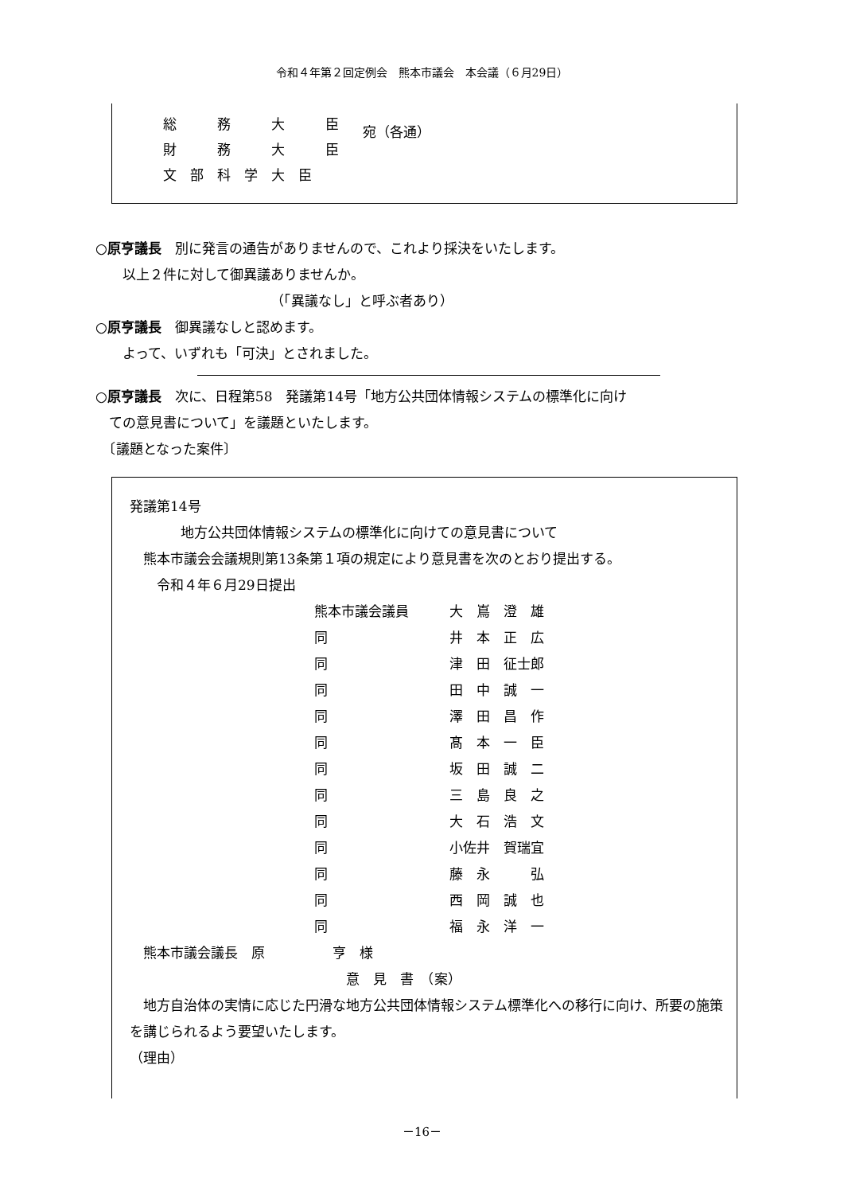令和４年第２回定例会　熊本市議会　本会議（６月29日）
総　　　務　　　大　　　臣
財　　　務　　　大　　　臣
文　部　科　学　大　臣
宛（各通）
○原亨議長　別に発言の通告がありませんので、これより採決をいたします。
　　以上２件に対して御異議ありませんか。
（「異議なし」と呼ぶ者あり）
○原亨議長　御異議なしと認めます。
　　よって、いずれも「可決」とされました。
○原亨議長　次に、日程第58　発議第14号「地方公共団体情報システムの標準化に向け
　ての意見書について」を議題といたします。
　〔議題となった案件〕
発議第14号
地方公共団体情報システムの標準化に向けての意見書について
　熊本市議会会議規則第13条第１項の規定により意見書を次のとおり提出する。
　　令和４年６月29日提出
熊本市議会議員 大　嶌　澄　雄
同 井　本　正　広
同 津　田　征士郎
同 田　中　誠　一
同 澤　田　昌　作
同 髙　本　一　臣
同 坂　田　誠　二
同 三　島　良　之
同 大　石　浩　文
同 小佐井　賀瑞宜
同 藤　永　　　弘
同 西　岡　誠　也
同 福　永　洋　一
　熊本市議会議長　原　　　　　亨　様
意　見　書　（案）
　地方自治体の実情に応じた円滑な地方公共団体情報システム標準化への移行に向け、所要の施策を講じられるよう要望いたします。
（理由）
－16－